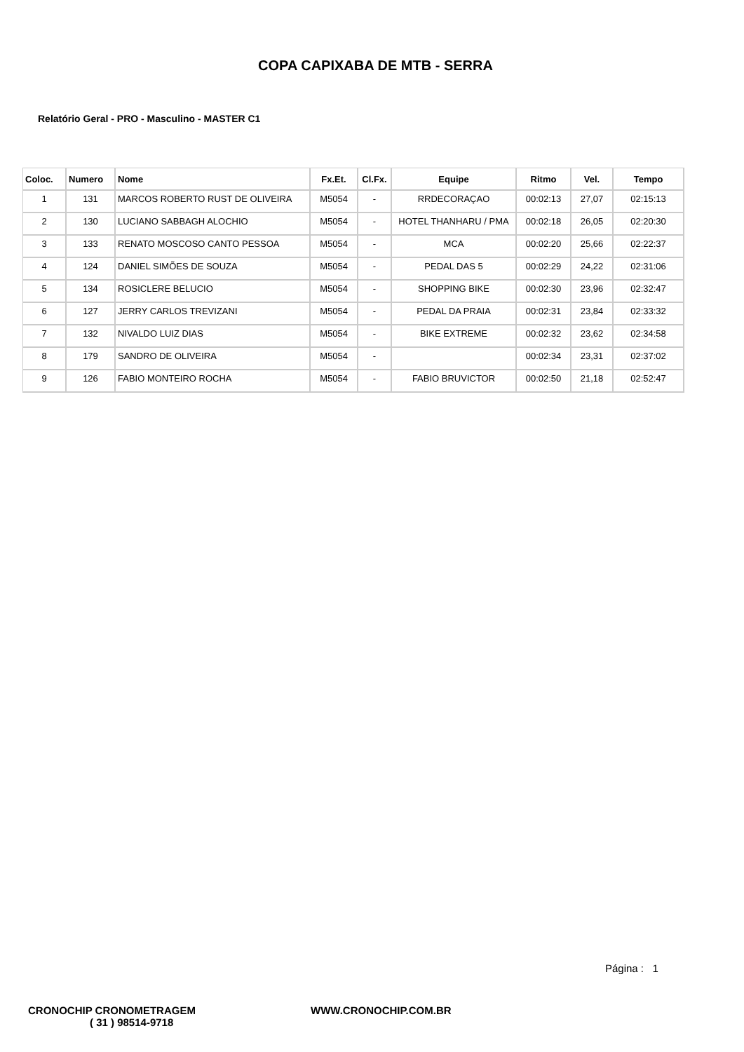COPA CAPIXABA DE MTB - SERRA
Relatório Geral - PRO - Masculino - MASTER C1
| Coloc. | Numero | Nome | Fx.Et. | Cl.Fx. | Equipe | Ritmo | Vel. | Tempo |
| --- | --- | --- | --- | --- | --- | --- | --- | --- |
| 1 | 131 | MARCOS ROBERTO RUST DE OLIVEIRA | M5054 | - | RRDECORAÇAO | 00:02:13 | 27,07 | 02:15:13 |
| 2 | 130 | LUCIANO SABBAGH ALOCHIO | M5054 | - | HOTEL THANHARU / PMA | 00:02:18 | 26,05 | 02:20:30 |
| 3 | 133 | RENATO MOSCOSO CANTO PESSOA | M5054 | - | MCA | 00:02:20 | 25,66 | 02:22:37 |
| 4 | 124 | DANIEL SIMÕES DE SOUZA | M5054 | - | PEDAL DAS 5 | 00:02:29 | 24,22 | 02:31:06 |
| 5 | 134 | ROSICLERE BELUCIO | M5054 | - | SHOPPING BIKE | 00:02:30 | 23,96 | 02:32:47 |
| 6 | 127 | JERRY CARLOS TREVIZANI | M5054 | - | PEDAL DA PRAIA | 00:02:31 | 23,84 | 02:33:32 |
| 7 | 132 | NIVALDO LUIZ DIAS | M5054 | - | BIKE EXTREME | 00:02:32 | 23,62 | 02:34:58 |
| 8 | 179 | SANDRO DE OLIVEIRA | M5054 | - | | 00:02:34 | 23,31 | 02:37:02 |
| 9 | 126 | FABIO MONTEIRO ROCHA | M5054 | - | FABIO BRUVICTOR | 00:02:50 | 21,18 | 02:52:47 |
Página : 1
CRONOCHIP CRONOMETRAGEM
( 31 ) 98514-9718
WWW.CRONOCHIP.COM.BR